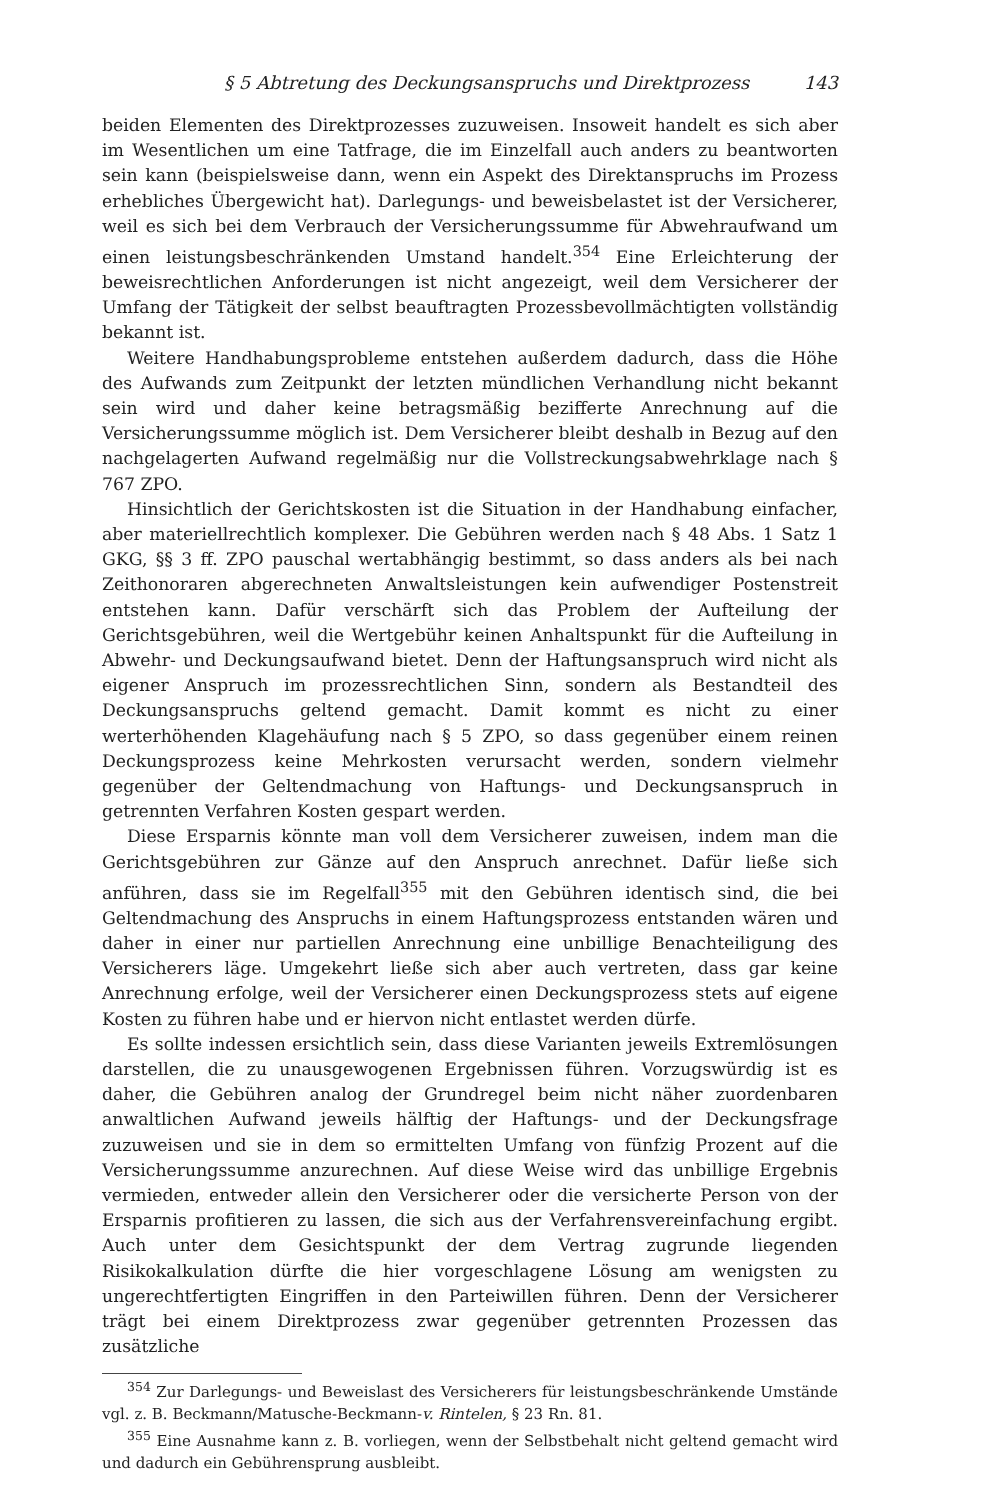§ 5 Abtretung des Deckungsanspruchs und Direktprozess 143
beiden Elementen des Direktprozesses zuzuweisen. Insoweit handelt es sich aber im Wesentlichen um eine Tatfrage, die im Einzelfall auch anders zu beantworten sein kann (beispielsweise dann, wenn ein Aspekt des Direktanspruchs im Prozess erhebliches Übergewicht hat). Darlegungs- und beweisbelastet ist der Versicherer, weil es sich bei dem Verbrauch der Versicherungssumme für Abwehraufwand um einen leistungsbeschränkenden Umstand handelt.<sup>354</sup> Eine Erleichterung der beweisrechtlichen Anforderungen ist nicht angezeigt, weil dem Versicherer der Umfang der Tätigkeit der selbst beauftragten Prozessbevollmächtigten vollständig bekannt ist.
Weitere Handhabungsprobleme entstehen außerdem dadurch, dass die Höhe des Aufwands zum Zeitpunkt der letzten mündlichen Verhandlung nicht bekannt sein wird und daher keine betragsmäßig bezifferte Anrechnung auf die Versicherungssumme möglich ist. Dem Versicherer bleibt deshalb in Bezug auf den nachgelagerten Aufwand regelmäßig nur die Vollstreckungsabwehrklage nach § 767 ZPO.
Hinsichtlich der Gerichtskosten ist die Situation in der Handhabung einfacher, aber materiellrechtlich komplexer. Die Gebühren werden nach § 48 Abs. 1 Satz 1 GKG, §§ 3 ff. ZPO pauschal wertabhängig bestimmt, so dass anders als bei nach Zeithonoraren abgerechneten Anwaltsleistungen kein aufwendiger Postenstreit entstehen kann. Dafür verschärft sich das Problem der Aufteilung der Gerichtsgebühren, weil die Wertgebühr keinen Anhaltspunkt für die Aufteilung in Abwehr- und Deckungsaufwand bietet. Denn der Haftungsanspruch wird nicht als eigener Anspruch im prozessrechtlichen Sinn, sondern als Bestandteil des Deckungsanspruchs geltend gemacht. Damit kommt es nicht zu einer werterhöhenden Klagehäufung nach § 5 ZPO, so dass gegenüber einem reinen Deckungsprozess keine Mehrkosten verursacht werden, sondern vielmehr gegenüber der Geltendmachung von Haftungs- und Deckungsanspruch in getrennten Verfahren Kosten gespart werden.
Diese Ersparnis könnte man voll dem Versicherer zuweisen, indem man die Gerichtsgebühren zur Gänze auf den Anspruch anrechnet. Dafür ließe sich anführen, dass sie im Regelfall<sup>355</sup> mit den Gebühren identisch sind, die bei Geltendmachung des Anspruchs in einem Haftungsprozess entstanden wären und daher in einer nur partiellen Anrechnung eine unbillige Benachteiligung des Versicherers läge. Umgekehrt ließe sich aber auch vertreten, dass gar keine Anrechnung erfolge, weil der Versicherer einen Deckungsprozess stets auf eigene Kosten zu führen habe und er hiervon nicht entlastet werden dürfe.
Es sollte indessen ersichtlich sein, dass diese Varianten jeweils Extremlösungen darstellen, die zu unausgewogenen Ergebnissen führen. Vorzugswürdig ist es daher, die Gebühren analog der Grundregel beim nicht näher zuordenbaren anwaltlichen Aufwand jeweils hälftig der Haftungs- und der Deckungsfrage zuzuweisen und sie in dem so ermittelten Umfang von fünfzig Prozent auf die Versicherungssumme anzurechnen. Auf diese Weise wird das unbillige Ergebnis vermieden, entweder allein den Versicherer oder die versicherte Person von der Ersparnis profitieren zu lassen, die sich aus der Verfahrensvereinfachung ergibt. Auch unter dem Gesichtspunkt der dem Vertrag zugrunde liegenden Risikokalkulation dürfte die hier vorgeschlagene Lösung am wenigsten zu ungerechtfertigten Eingriffen in den Parteiwillen führen. Denn der Versicherer trägt bei einem Direktprozess zwar gegenüber getrennten Prozessen das zusätzliche
<sup>354</sup> Zur Darlegungs- und Beweislast des Versicherers für leistungsbeschränkende Umstände vgl. z. B. Beckmann/Matusche-Beckmann-v. Rintelen, § 23 Rn. 81.
<sup>355</sup> Eine Ausnahme kann z. B. vorliegen, wenn der Selbstbehalt nicht geltend gemacht wird und dadurch ein Gebührensprung ausbleibt.